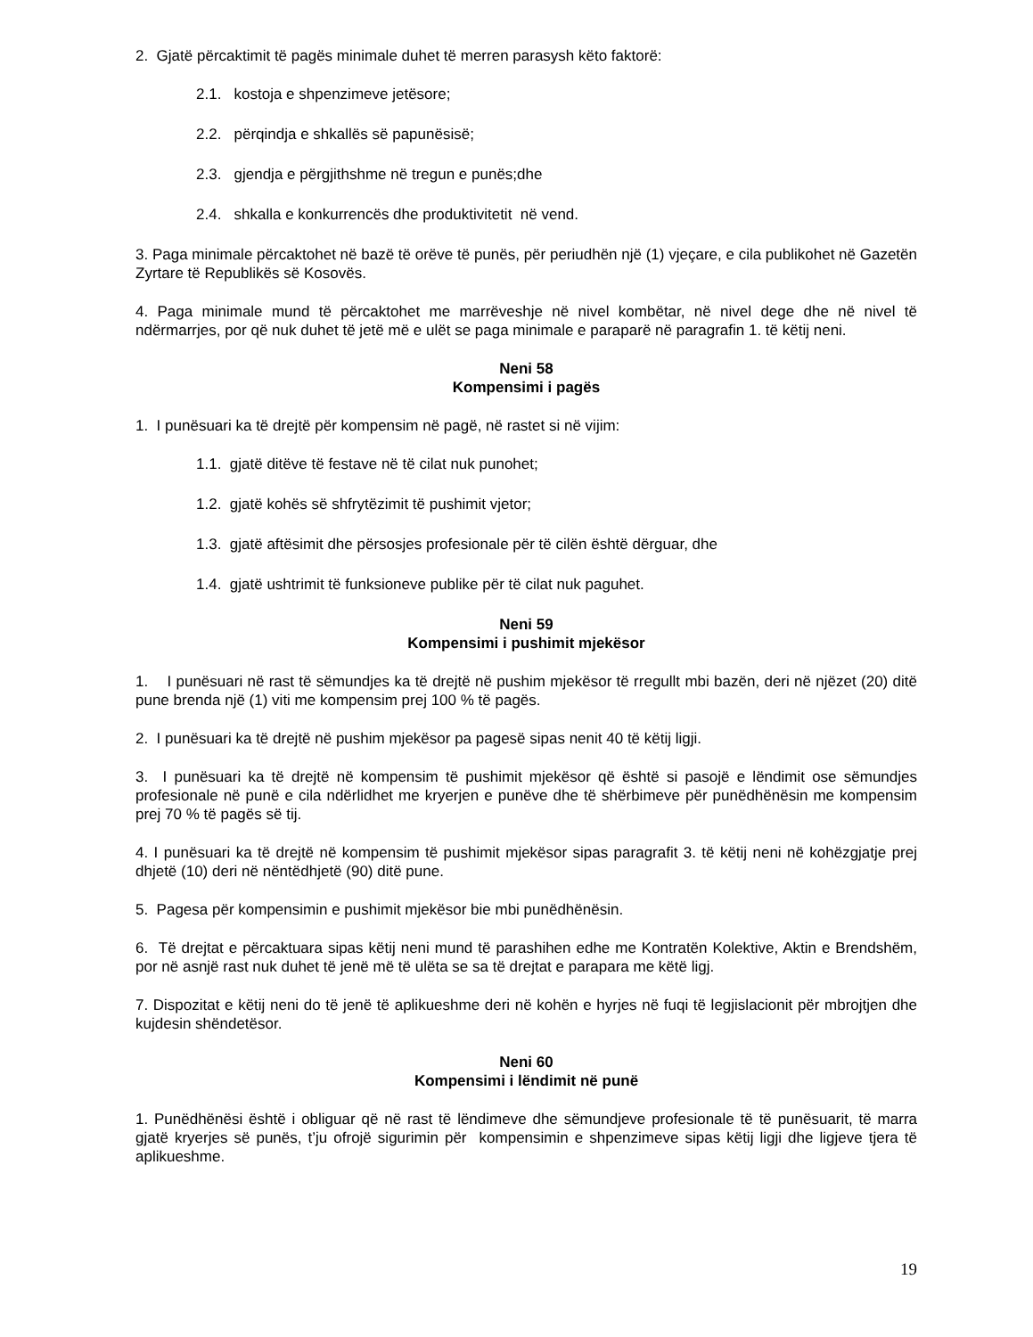2. Gjatë përcaktimit të pagës minimale duhet të merren parasysh këto faktorë:
2.1. kostoja e shpenzimeve jetësore;
2.2. përqindja e shkallës së papunësisë;
2.3. gjendja e përgjithshme në tregun e punës;dhe
2.4. shkalla e konkurrencës dhe produktivitetit në vend.
3. Paga minimale përcaktohet në bazë të orëve të punës, për periudhën një (1) vjeçare, e cila publikohet në Gazetën Zyrtare të Republikës së Kosovës.
4. Paga minimale mund të përcaktohet me marrëveshje në nivel kombëtar, në nivel dege dhe në nivel të ndërmarrjes, por që nuk duhet të jetë më e ulët se paga minimale e paraparë në paragrafin 1. të këtij neni.
Neni 58
Kompensimi i pagës
1. I punësuari ka të drejtë për kompensim në pagë, në rastet si në vijim:
1.1. gjatë ditëve të festave në të cilat nuk punohet;
1.2. gjatë kohës së shfrytëzimit të pushimit vjetor;
1.3. gjatë aftësimit dhe përsosjes profesionale për të cilën është dërguar, dhe
1.4. gjatë ushtrimit të funksioneve publike për të cilat nuk paguhet.
Neni 59
Kompensimi i pushimit mjekësor
1. I punësuari në rast të sëmundjes ka të drejtë në pushim mjekësor të rregullt mbi bazën, deri në njëzet (20) ditë pune brenda një (1) viti me kompensim prej 100 % të pagës.
2. I punësuari ka të drejtë në pushim mjekësor pa pagesë sipas nenit 40 të këtij ligji.
3. I punësuari ka të drejtë në kompensim të pushimit mjekësor që është si pasojë e lëndimit ose sëmundjes profesionale në punë e cila ndërlidhet me kryerjen e punëve dhe të shërbimeve për punëdhënësin me kompensim prej 70 % të pagës së tij.
4. I punësuari ka të drejtë në kompensim të pushimit mjekësor sipas paragrafit 3. të këtij neni në kohëzgjatje prej dhjetë (10) deri në nëntëdhjetë (90) ditë pune.
5. Pagesa për kompensimin e pushimit mjekësor bie mbi punëdhënësin.
6. Të drejtat e përcaktuara sipas këtij neni mund të parashihen edhe me Kontratën Kolektive, Aktin e Brendshëm, por në asnjë rast nuk duhet të jenë më të ulëta se sa të drejtat e parapara me këtë ligj.
7. Dispozitat e këtij neni do të jenë të aplikueshme deri në kohën e hyrjes në fuqi të legjislacionit për mbrojtjen dhe kujdesin shëndetësor.
Neni 60
Kompensimi i lëndimit në punë
1. Punëdhënësi është i obliguar që në rast të lëndimeve dhe sëmundjeve profesionale të të punësuarit, të marra gjatë kryerjes së punës, t’ju ofrojë sigurimin për kompensimin e shpenzimeve sipas këtij ligji dhe ligjeve tjera të aplikueshme.
19